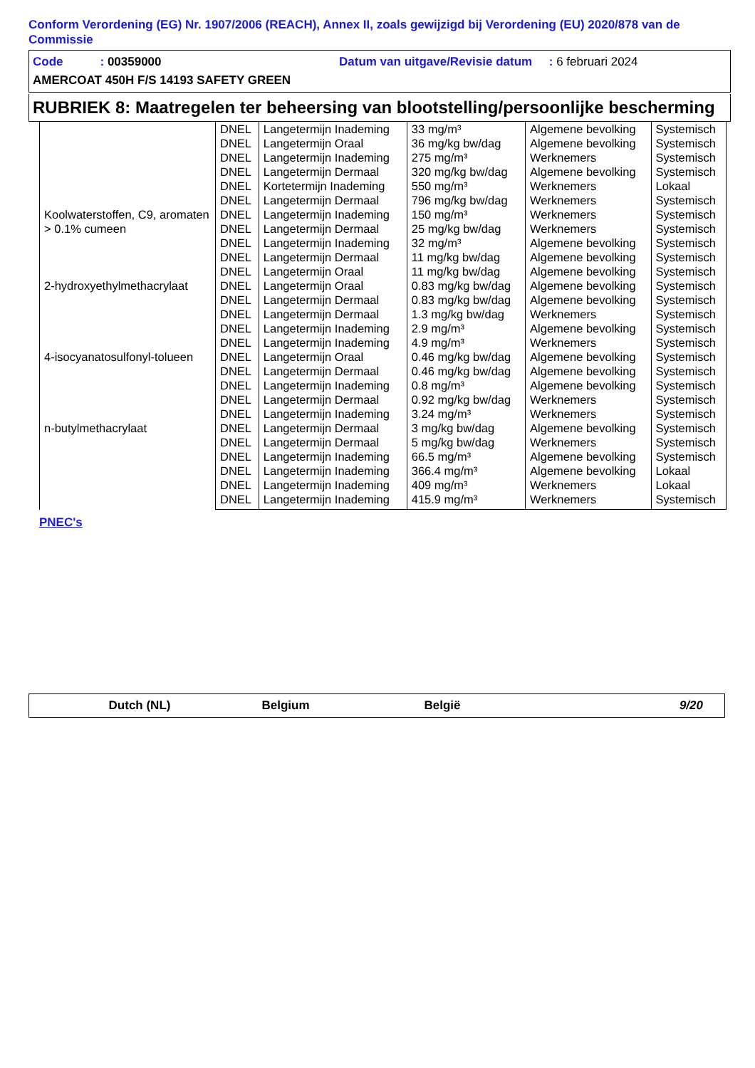Conform Verordening (EG) Nr. 1907/2006 (REACH), Annex II, zoals gewijzigd bij Verordening (EU) 2020/878 van de Commissie
Code : 00359000 Datum van uitgave/Revisie datum : 6 februari 2024
AMERCOAT 450H F/S 14193 SAFETY GREEN
RUBRIEK 8: Maatregelen ter beheersing van blootstelling/persoonlijke bescherming
| | DNEL | Langetermijn Inademing | 33 mg/m³ | Algemene bevolking | Systemisch |
| | DNEL | Langetermijn Oraal | 36 mg/kg bw/dag | Algemene bevolking | Systemisch |
| | DNEL | Langetermijn Inademing | 275 mg/m³ | Werknemers | Systemisch |
| | DNEL | Langetermijn Dermaal | 320 mg/kg bw/dag | Algemene bevolking | Systemisch |
| | DNEL | Kortetermijn Inademing | 550 mg/m³ | Werknemers | Lokaal |
| | DNEL | Langetermijn Dermaal | 796 mg/kg bw/dag | Werknemers | Systemisch |
| Koolwaterstoffen, C9, aromaten > 0.1% cumeen | DNEL | Langetermijn Inademing | 150 mg/m³ | Werknemers | Systemisch |
| | DNEL | Langetermijn Dermaal | 25 mg/kg bw/dag | Werknemers | Systemisch |
| | DNEL | Langetermijn Inademing | 32 mg/m³ | Algemene bevolking | Systemisch |
| | DNEL | Langetermijn Dermaal | 11 mg/kg bw/dag | Algemene bevolking | Systemisch |
| | DNEL | Langetermijn Oraal | 11 mg/kg bw/dag | Algemene bevolking | Systemisch |
| 2-hydroxyethylmethacrylaat | DNEL | Langetermijn Oraal | 0.83 mg/kg bw/dag | Algemene bevolking | Systemisch |
| | DNEL | Langetermijn Dermaal | 0.83 mg/kg bw/dag | Algemene bevolking | Systemisch |
| | DNEL | Langetermijn Dermaal | 1.3 mg/kg bw/dag | Werknemers | Systemisch |
| | DNEL | Langetermijn Inademing | 2.9 mg/m³ | Algemene bevolking | Systemisch |
| | DNEL | Langetermijn Inademing | 4.9 mg/m³ | Werknemers | Systemisch |
| 4-isocyanatosulfonyl-tolueen | DNEL | Langetermijn Oraal | 0.46 mg/kg bw/dag | Algemene bevolking | Systemisch |
| | DNEL | Langetermijn Dermaal | 0.46 mg/kg bw/dag | Algemene bevolking | Systemisch |
| | DNEL | Langetermijn Inademing | 0.8 mg/m³ | Algemene bevolking | Systemisch |
| | DNEL | Langetermijn Dermaal | 0.92 mg/kg bw/dag | Werknemers | Systemisch |
| | DNEL | Langetermijn Inademing | 3.24 mg/m³ | Werknemers | Systemisch |
| n-butylmethacrylaat | DNEL | Langetermijn Dermaal | 3 mg/kg bw/dag | Algemene bevolking | Systemisch |
| | DNEL | Langetermijn Dermaal | 5 mg/kg bw/dag | Werknemers | Systemisch |
| | DNEL | Langetermijn Inademing | 66.5 mg/m³ | Algemene bevolking | Systemisch |
| | DNEL | Langetermijn Inademing | 366.4 mg/m³ | Algemene bevolking | Lokaal |
| | DNEL | Langetermijn Inademing | 409 mg/m³ | Werknemers | Lokaal |
| | DNEL | Langetermijn Inademing | 415.9 mg/m³ | Werknemers | Systemisch |
PNEC's
Dutch (NL) Belgium België 9/20